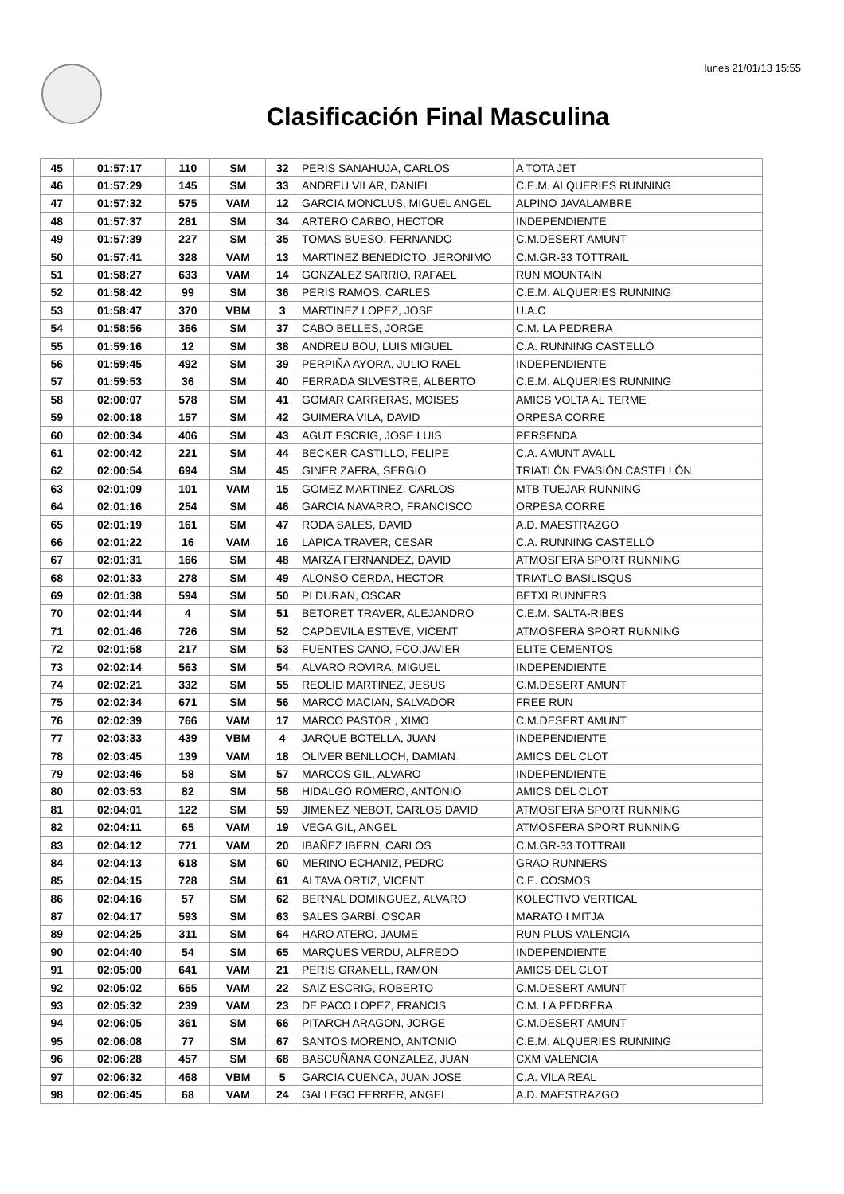lunes 21/01/13 15:55
Clasificación Final Masculina
| 45 | 01:57:17 | 110 | SM | 32 | PERIS SANAHUJA, CARLOS | A TOTA JET |
| 46 | 01:57:29 | 145 | SM | 33 | ANDREU VILAR, DANIEL | C.E.M. ALQUERIES RUNNING |
| 47 | 01:57:32 | 575 | VAM | 12 | GARCIA MONCLUS, MIGUEL ANGEL | ALPINO JAVALAMBRE |
| 48 | 01:57:37 | 281 | SM | 34 | ARTERO CARBO, HECTOR | INDEPENDIENTE |
| 49 | 01:57:39 | 227 | SM | 35 | TOMAS BUESO, FERNANDO | C.M.DESERT AMUNT |
| 50 | 01:57:41 | 328 | VAM | 13 | MARTINEZ BENEDICTO, JERONIMO | C.M.GR-33 TOTTRAIL |
| 51 | 01:58:27 | 633 | VAM | 14 | GONZALEZ SARRIO, RAFAEL | RUN MOUNTAIN |
| 52 | 01:58:42 | 99 | SM | 36 | PERIS RAMOS, CARLES | C.E.M. ALQUERIES RUNNING |
| 53 | 01:58:47 | 370 | VBM | 3 | MARTINEZ LOPEZ, JOSE | U.A.C |
| 54 | 01:58:56 | 366 | SM | 37 | CABO BELLES, JORGE | C.M. LA PEDRERA |
| 55 | 01:59:16 | 12 | SM | 38 | ANDREU BOU, LUIS MIGUEL | C.A. RUNNING CASTELLÓ |
| 56 | 01:59:45 | 492 | SM | 39 | PERPIÑA AYORA, JULIO RAEL | INDEPENDIENTE |
| 57 | 01:59:53 | 36 | SM | 40 | FERRADA SILVESTRE, ALBERTO | C.E.M. ALQUERIES RUNNING |
| 58 | 02:00:07 | 578 | SM | 41 | GOMAR CARRERAS, MOISES | AMICS VOLTA AL TERME |
| 59 | 02:00:18 | 157 | SM | 42 | GUIMERA VILA, DAVID | ORPESA CORRE |
| 60 | 02:00:34 | 406 | SM | 43 | AGUT ESCRIG, JOSE LUIS | PERSENDA |
| 61 | 02:00:42 | 221 | SM | 44 | BECKER CASTILLO, FELIPE | C.A. AMUNT AVALL |
| 62 | 02:00:54 | 694 | SM | 45 | GINER ZAFRA, SERGIO | TRIATLÓN EVASIÓN CASTELLÓN |
| 63 | 02:01:09 | 101 | VAM | 15 | GOMEZ MARTINEZ, CARLOS | MTB TUEJAR RUNNING |
| 64 | 02:01:16 | 254 | SM | 46 | GARCIA NAVARRO, FRANCISCO | ORPESA CORRE |
| 65 | 02:01:19 | 161 | SM | 47 | RODA SALES, DAVID | A.D. MAESTRAZGO |
| 66 | 02:01:22 | 16 | VAM | 16 | LAPICA TRAVER, CESAR | C.A. RUNNING CASTELLÓ |
| 67 | 02:01:31 | 166 | SM | 48 | MARZA FERNANDEZ, DAVID | ATMOSFERA SPORT RUNNING |
| 68 | 02:01:33 | 278 | SM | 49 | ALONSO CERDA, HECTOR | TRIATLO BASILISQUS |
| 69 | 02:01:38 | 594 | SM | 50 | PI DURAN, OSCAR | BETXI RUNNERS |
| 70 | 02:01:44 | 4 | SM | 51 | BETORET TRAVER, ALEJANDRO | C.E.M. SALTA-RIBES |
| 71 | 02:01:46 | 726 | SM | 52 | CAPDEVILA ESTEVE, VICENT | ATMOSFERA SPORT RUNNING |
| 72 | 02:01:58 | 217 | SM | 53 | FUENTES CANO, FCO.JAVIER | ELITE CEMENTOS |
| 73 | 02:02:14 | 563 | SM | 54 | ALVARO ROVIRA, MIGUEL | INDEPENDIENTE |
| 74 | 02:02:21 | 332 | SM | 55 | REOLID MARTINEZ, JESUS | C.M.DESERT AMUNT |
| 75 | 02:02:34 | 671 | SM | 56 | MARCO MACIAN, SALVADOR | FREE RUN |
| 76 | 02:02:39 | 766 | VAM | 17 | MARCO PASTOR , XIMO | C.M.DESERT AMUNT |
| 77 | 02:03:33 | 439 | VBM | 4 | JARQUE BOTELLA, JUAN | INDEPENDIENTE |
| 78 | 02:03:45 | 139 | VAM | 18 | OLIVER BENLLOCH, DAMIAN | AMICS DEL CLOT |
| 79 | 02:03:46 | 58 | SM | 57 | MARCOS GIL, ALVARO | INDEPENDIENTE |
| 80 | 02:03:53 | 82 | SM | 58 | HIDALGO ROMERO, ANTONIO | AMICS DEL CLOT |
| 81 | 02:04:01 | 122 | SM | 59 | JIMENEZ NEBOT, CARLOS DAVID | ATMOSFERA SPORT RUNNING |
| 82 | 02:04:11 | 65 | VAM | 19 | VEGA GIL, ANGEL | ATMOSFERA SPORT RUNNING |
| 83 | 02:04:12 | 771 | VAM | 20 | IBAÑEZ IBERN, CARLOS | C.M.GR-33 TOTTRAIL |
| 84 | 02:04:13 | 618 | SM | 60 | MERINO ECHANIZ, PEDRO | GRAO RUNNERS |
| 85 | 02:04:15 | 728 | SM | 61 | ALTAVA ORTIZ, VICENT | C.E. COSMOS |
| 86 | 02:04:16 | 57 | SM | 62 | BERNAL DOMINGUEZ, ALVARO | KOLECTIVO VERTICAL |
| 87 | 02:04:17 | 593 | SM | 63 | SALES GARBÍ, OSCAR | MARATO I MITJA |
| 89 | 02:04:25 | 311 | SM | 64 | HARO ATERO, JAUME | RUN PLUS VALENCIA |
| 90 | 02:04:40 | 54 | SM | 65 | MARQUES VERDU, ALFREDO | INDEPENDIENTE |
| 91 | 02:05:00 | 641 | VAM | 21 | PERIS GRANELL, RAMON | AMICS DEL CLOT |
| 92 | 02:05:02 | 655 | VAM | 22 | SAIZ ESCRIG, ROBERTO | C.M.DESERT AMUNT |
| 93 | 02:05:32 | 239 | VAM | 23 | DE PACO LOPEZ, FRANCIS | C.M. LA PEDRERA |
| 94 | 02:06:05 | 361 | SM | 66 | PITARCH ARAGON, JORGE | C.M.DESERT AMUNT |
| 95 | 02:06:08 | 77 | SM | 67 | SANTOS MORENO, ANTONIO | C.E.M. ALQUERIES RUNNING |
| 96 | 02:06:28 | 457 | SM | 68 | BASCUÑANA GONZALEZ, JUAN | CXM VALENCIA |
| 97 | 02:06:32 | 468 | VBM | 5 | GARCIA CUENCA, JUAN JOSE | C.A. VILA REAL |
| 98 | 02:06:45 | 68 | VAM | 24 | GALLEGO FERRER, ANGEL | A.D. MAESTRAZGO |